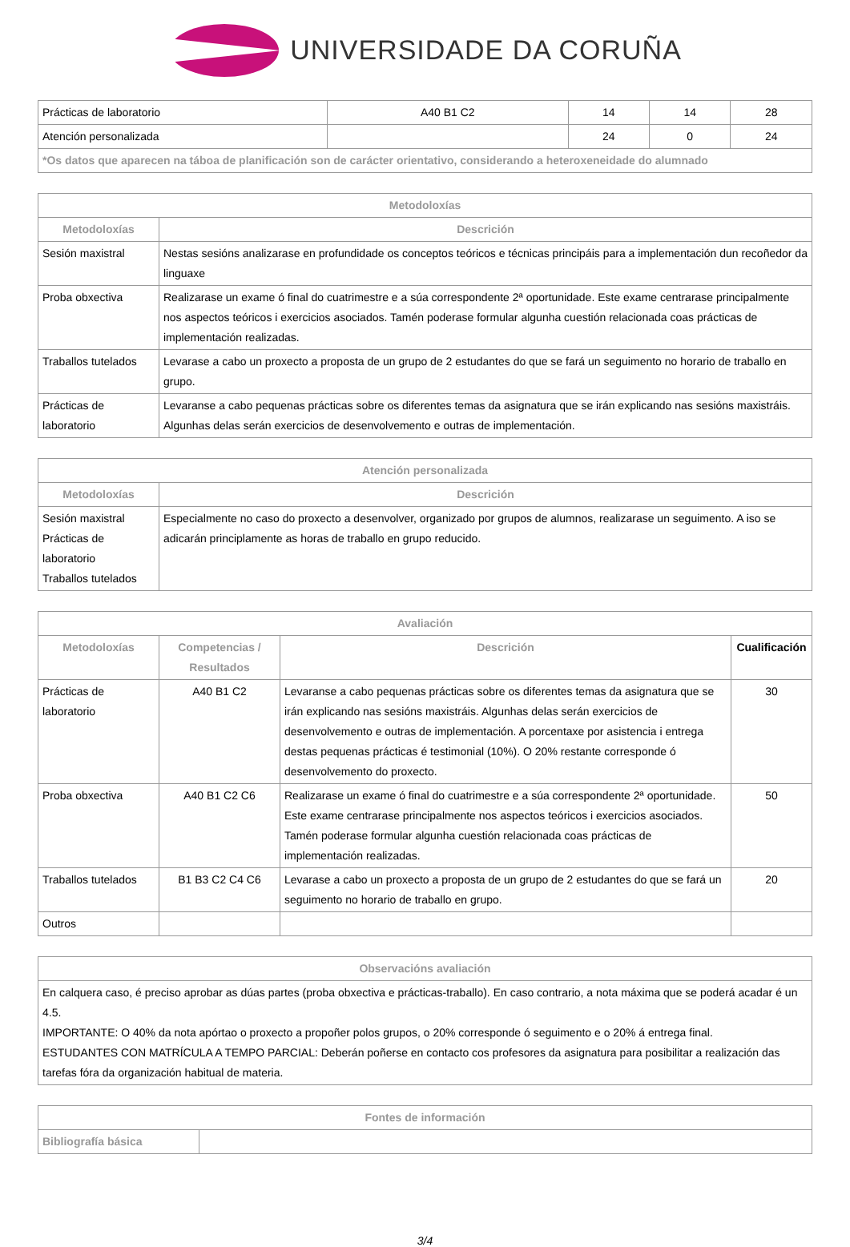UNIVERSIDADE DA CORUÑA
| Prácticas de laboratorio | A40 B1 C2 | 14 | 14 | 28 |
| Atención personalizada | | 24 | 0 | 24 |
| *Os datos que aparecen na táboa de planificación son de carácter orientativo, considerando a heteroxeneidade do alumnado | | | | |
| Metodoloxías | |
| --- | --- |
| Metodoloxías | Descrición |
| Sesión maxistral | Nestas sesións analizarase en profundidade os conceptos teóricos e técnicas principáis para a implementación dun recoñedor da linguaxe |
| Proba obxectiva | Realizarase un exame ó final do cuatrimestre e a súa correspondente 2ª oportunidade. Este exame centrarase principalmente nos aspectos teóricos i exercicios asociados. Tamén poderase formular algunha cuestión relacionada coas prácticas de implementación realizadas. |
| Traballos tutelados | Levarase a cabo un proxecto a proposta de un grupo de 2 estudantes do que se fará un seguimento no horario de traballo en grupo. |
| Prácticas de laboratorio | Levaranse a cabo pequenas prácticas sobre os diferentes temas da asignatura que se irán explicando nas sesións maxistráis. Algunhas delas serán exercicios de desenvolvemento e outras de implementación. |
| Atención personalizada | |
| --- | --- |
| Metodoloxías | Descrición |
| Sesión maxistral Prácticas de laboratorio Traballos tutelados | Especialmente no caso do proxecto a desenvolver, organizado por grupos de alumnos, realizarase un seguimento. A iso se adicarán principlamente as horas de traballo en grupo reducido. |
| Avaliación | | | |
| --- | --- | --- | --- |
| Metodoloxías | Competencias / Resultados | Descrición | Cualificación |
| Prácticas de laboratorio | A40 B1 C2 | Levaranse a cabo pequenas prácticas sobre os diferentes temas da asignatura que se irán explicando nas sesións maxistráis. Algunhas delas serán exercicios de desenvolvemento e outras de implementación. A porcentaxe por asistencia i entrega destas pequenas prácticas é testimonial (10%). O 20% restante corresponde ó desenvolvemento do proxecto. | 30 |
| Proba obxectiva | A40 B1 C2 C6 | Realizarase un exame ó final do cuatrimestre e a súa correspondente 2ª oportunidade. Este exame centrarase principalmente nos aspectos teóricos i exercicios asociados. Tamén poderase formular algunha cuestión relacionada coas prácticas de implementación realizadas. | 50 |
| Traballos tutelados | B1 B3 C2 C4 C6 | Levarase a cabo un proxecto a proposta de un grupo de 2 estudantes do que se fará un seguimento no horario de traballo en grupo. | 20 |
| Outros | | | |
| Observacións avaliación |
| --- |
| En calquera caso, é preciso aprobar as dúas partes (proba obxectiva e prácticas-traballo). En caso contrario, a nota máxima que se poderá acadar é un 4.5. IMPORTANTE: O 40% da nota apórtao o proxecto a propoñer polos grupos, o 20% corresponde ó seguimento e o 20% á entrega final. ESTUDANTES CON MATRÍCULA A TEMPO PARCIAL: Deberán poñerse en contacto cos profesores da asignatura para posibilitar a realización das tarefas fóra da organización habitual de materia. |
| Fontes de información | |
| --- | --- |
| Bibliografía básica | |
3/4